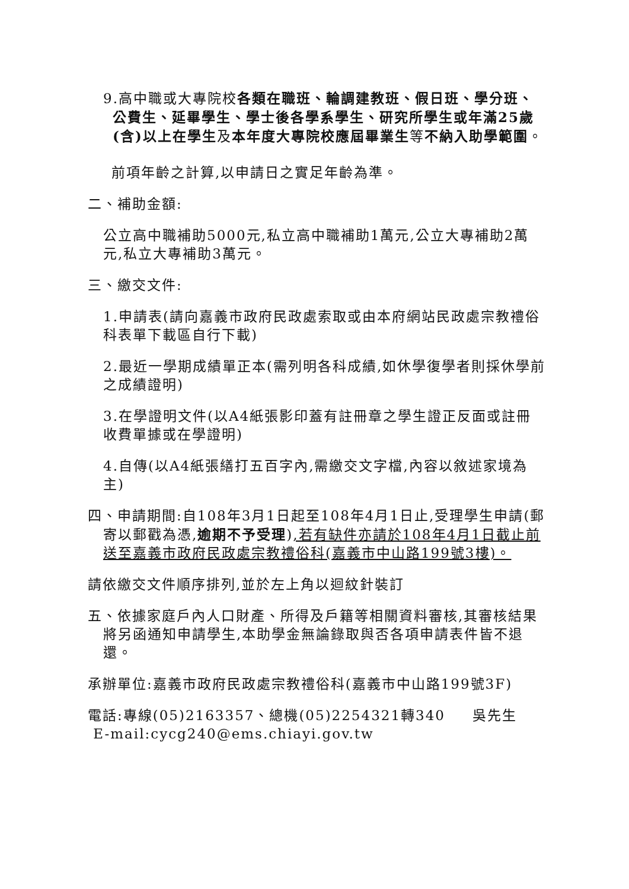9.高中職或大專院校各類在職班、輪調建教班、假日班、學分班、公費生、延畢學生、學士後各學系學生、研究所學生或年滿25歲(含)以上在學生及本年度大專院校應屆畢業生等不納入助學範圍。
前項年齡之計算,以申請日之實足年齡為準。
二、補助金額:
公立高中職補助5000元,私立高中職補助1萬元,公立大專補助2萬元,私立大專補助3萬元。
三、繳交文件:
1.申請表(請向嘉義市政府民政處索取或由本府網站民政處宗教禮俗科表單下載區自行下載)
2.最近一學期成績單正本(需列明各科成績,如休學復學者則採休學前之成績證明)
3.在學證明文件(以A4紙張影印蓋有註冊章之學生證正反面或註冊收費單據或在學證明)
4.自傳(以A4紙張繕打五百字內,需繳交文字檔,內容以敘述家境為主)
四、申請期間:自108年3月1日起至108年4月1日止,受理學生申請(郵寄以郵戳為憑,逾期不予受理),若有缺件亦請於108年4月1日截止前送至嘉義市政府民政處宗教禮俗科(嘉義市中山路199號3樓)。
請依繳交文件順序排列,並於左上角以迴紋針裝訂
五、依據家庭戶內人口財產、所得及戶籍等相關資料審核,其審核結果將另函通知申請學生,本助學金無論錄取與否各項申請表件皆不退還。
承辦單位:嘉義市政府民政處宗教禮俗科(嘉義市中山路199號3F)
電話:專線(05)2163357、總機(05)2254321轉340 吳先生
E-mail:cycg240@ems.chiayi.gov.tw